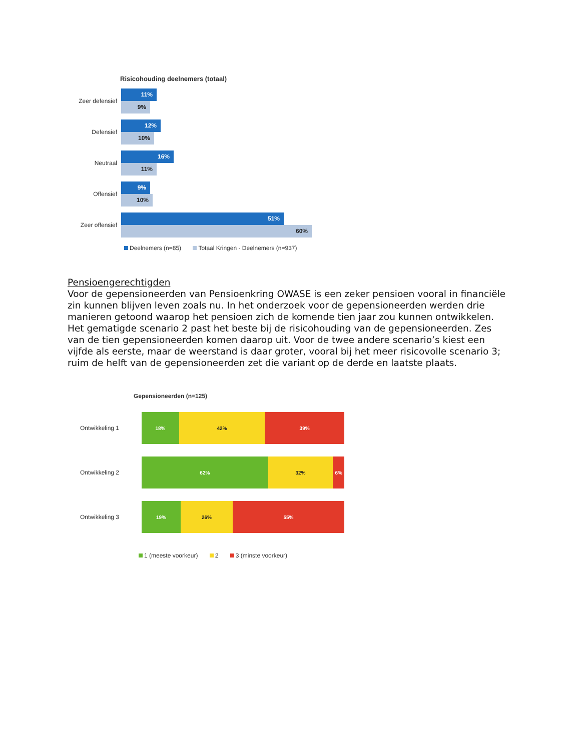Risicohouding deelnemers (totaal)
Zeer defensief
11%
9%
Defensief
12%
10%
Neutraal
16%
11%
Offensief
9%
10%
Zeer offensief
51%
60%
Deelnemers (n=85) Totaal Kringen - Deelnemers (n=937)
Pensioengerechtigden
Voor de gepensioneerden van Pensioenkring OWASE is een zeker pensioen vooral in financiële zin kunnen blijven leven zoals nu. In het onderzoek voor de gepensioneerden werden drie manieren getoond waarop het pensioen zich de komende tien jaar zou kunnen ontwikkelen. Het gematigde scenario 2 past het beste bij de risicohouding van de gepensioneerden. Zes van de tien gepensioneerden komen daarop uit. Voor de twee andere scenario’s kiest een vijfde als eerste, maar de weerstand is daar groter, vooral bij het meer risicovolle scenario 3; ruim de helft van de gepensioneerden zet die variant op de derde en laatste plaats.
Gepensioneerden (n=125)
Ontwikkeling 1
18% 42% 39%
Ontwikkeling 2
62% 32% 6%
Ontwikkeling 3
19% 26% 55%
1 (meeste voorkeur) 2 3 (minste voorkeur)